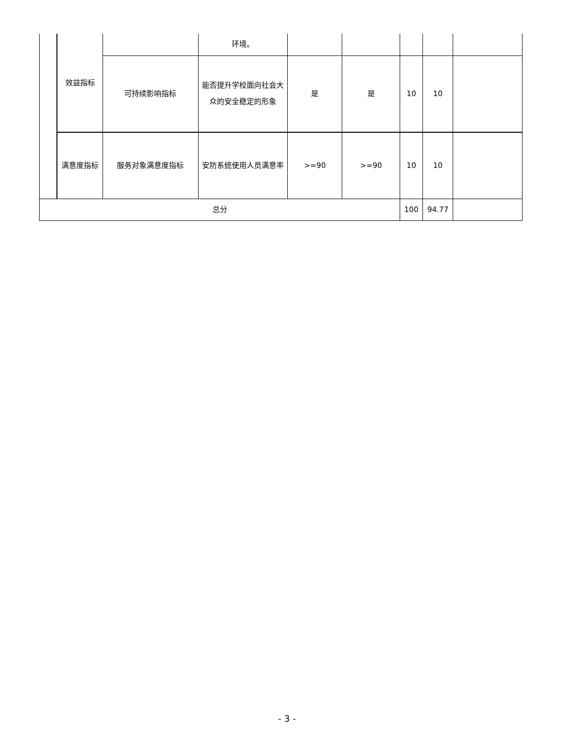| | 效益指标 | | 环境。 | | | | | |
| | | 可持续影响指标 | 能否提升学校面向社会大众的安全稳定的形象 | 是 | 是 | 10 | 10 | |
| | 满意度指标 | 服务对象满意度指标 | 安防系统使用人员满意率 | >=90 | >=90 | 10 | 10 | |
| 总分 | | | | | | 100 | 94.77 | |
- 3 -